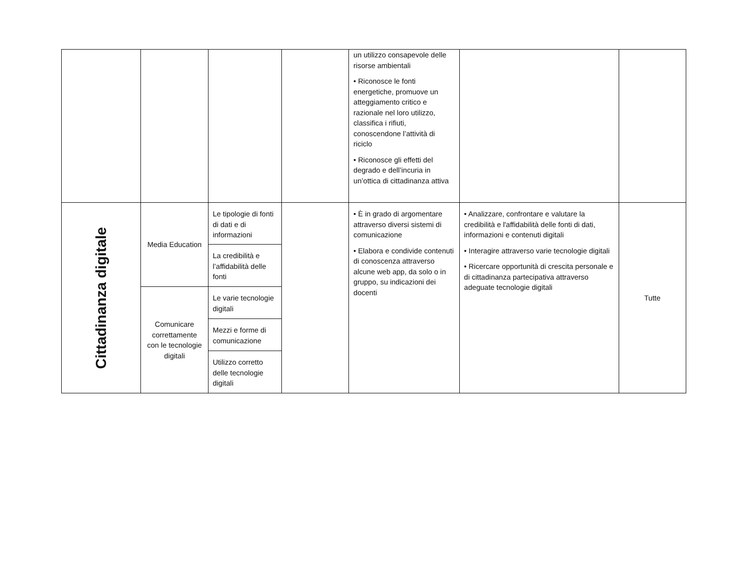| | | | | un utilizzo consapevole delle risorse ambientali • Riconosce le fonti energetiche, promuove un atteggiamento critico e razionale nel loro utilizzo, classifica i rifiuti, conoscendone l’attività di riciclo • Riconosce gli effetti del degrado e dell’incuria in un’ottica di cittadinanza attiva | | |
| Cittadinanza digitale | Media Education | Le tipologie di fonti di dati e di informazioni | | • È in grado di argomentare attraverso diversi sistemi di comunicazione • Elabora e condivide contenuti di conoscenza attraverso alcune web app, da solo o in gruppo, su indicazioni dei docenti | • Analizzare, confrontare e valutare la credibilità e l'affidabilità delle fonti di dati, informazioni e contenuti digitali • Interagire attraverso varie tecnologie digitali • Ricercare opportunità di crescita personale e di cittadinanza partecipativa attraverso adeguate tecnologie digitali | Tutte |
| | | La credibilità e l’affidabilità delle fonti | | | | |
| | Comunicare correttamente con le tecnologie digitali | Le varie tecnologie digitali | | | | |
| | | Mezzi e forme di comunicazione | | | | |
| | | Utilizzo corretto delle tecnologie digitali | | | | |